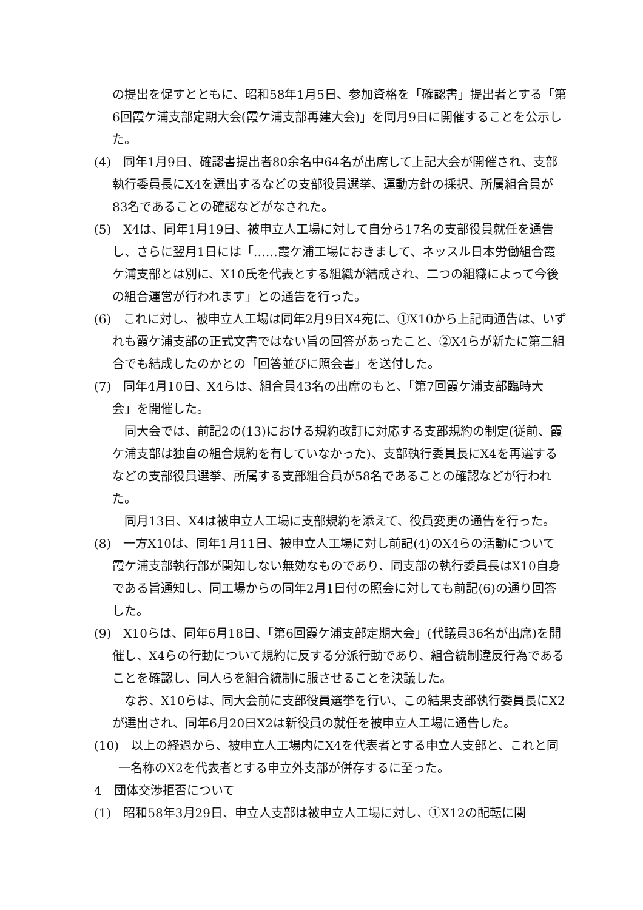の提出を促すとともに、昭和58年1月5日、参加資格を「確認書」提出者とする「第6回霞ケ浦支部定期大会(霞ケ浦支部再建大会)」を同月9日に開催することを公示した。
(4)　同年1月9日、確認書提出者80余名中64名が出席して上記大会が開催され、支部執行委員長にX4を選出するなどの支部役員選挙、運動方針の採択、所属組合員が83名であることの確認などがなされた。
(5)　X4は、同年1月19日、被申立人工場に対して自分ら17名の支部役員就任を通告し、さらに翌月1日には「……霞ケ浦工場におきまして、ネッスル日本労働組合霞ケ浦支部とは別に、X10氏を代表とする組織が結成され、二つの組織によって今後の組合運営が行われます」との通告を行った。
(6)　これに対し、被申立人工場は同年2月9日X4宛に、①X10から上記両通告は、いずれも霞ケ浦支部の正式文書ではない旨の回答があったこと、②X4らが新たに第二組合でも結成したのかとの「回答並びに照会書」を送付した。
(7)　同年4月10日、X4らは、組合員43名の出席のもと、「第7回霞ケ浦支部臨時大会」を開催した。
同大会では、前記2の(13)における規約改訂に対応する支部規約の制定(従前、霞ケ浦支部は独自の組合規約を有していなかった)、支部執行委員長にX4を再選するなどの支部役員選挙、所属する支部組合員が58名であることの確認などが行われた。
同月13日、X4は被申立人工場に支部規約を添えて、役員変更の通告を行った。
(8)　一方X10は、同年1月11日、被申立人工場に対し前記(4)のX4らの活動について霞ケ浦支部執行部が関知しない無効なものであり、同支部の執行委員長はX10自身である旨通知し、同工場からの同年2月1日付の照会に対しても前記(6)の通り回答した。
(9)　X10らは、同年6月18日、「第6回霞ケ浦支部定期大会」(代議員36名が出席)を開催し、X4らの行動について規約に反する分派行動であり、組合統制違反行為であることを確認し、同人らを組合統制に服させることを決議した。
なお、X10らは、同大会前に支部役員選挙を行い、この結果支部執行委員長にX2が選出され、同年6月20日X2は新役員の就任を被申立人工場に通告した。
(10)　以上の経過から、被申立人工場内にX4を代表者とする申立人支部と、これと同一名称のX2を代表者とする申立外支部が併存するに至った。
4　団体交渉拒否について
(1)　昭和58年3月29日、申立人支部は被申立人工場に対し、①X12の配転に関